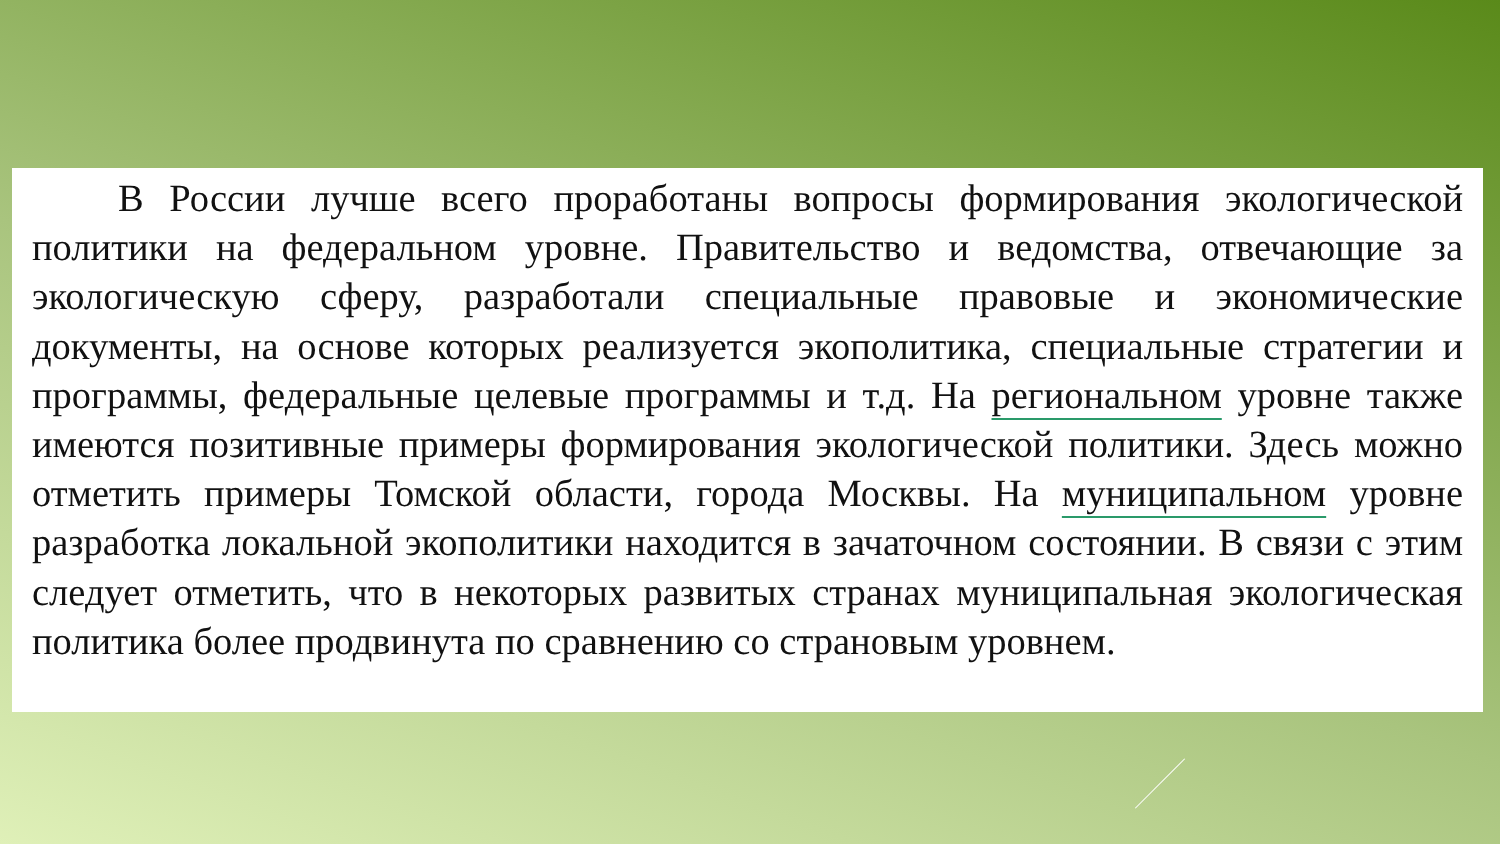В России лучше всего проработаны вопросы формирования экологической политики на федеральном уровне. Правительство и ведомства, отвечающие за экологическую сферу, разработали специальные правовые и экономические документы, на основе которых реализуется экополитика, специальные стратегии и программы, федеральные целевые программы и т.д. На региональном уровне также имеются позитивные примеры формирования экологической политики. Здесь можно отметить примеры Томской области, города Москвы. На муниципальном уровне разработка локальной экополитики находится в зачаточном состоянии. В связи с этим следует отметить, что в некоторых развитых странах муниципальная экологическая политика более продвинута по сравнению со страновым уровнем.